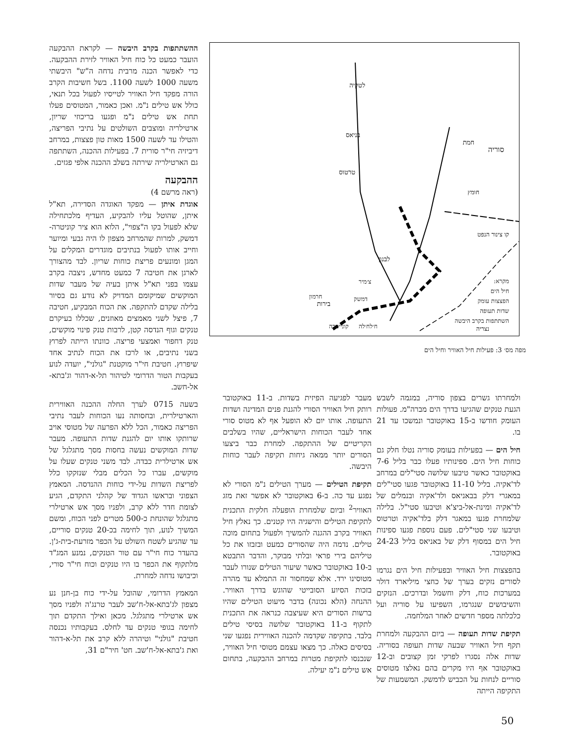ההשתתפות בקרב היבשה — לקראת ההבקעה הועבר כמעט כל כוח חיל האוויר לזירת ההבקעה. כדי לאפשר הכנה מרבית נדחה ה"ש" היבשתי משעה 1000 לשעה 1100. בשל חשיבות הקרב הורה מפקד חיל האוויר לטייסיו לפעול בכל תנאי, כולל אש טילים נ"מ. ואכן כאמור, המטוסים פעלו תחת אש טילים נ"מ ופגעו בריכוזי שריון, ארטילריה ומוצבים השולטים על נתיבי הפריצה, והטילו עד לשעה 1500 מאות טון פצצות, במרחב דיביזיה חי"ר סורית 7. בפעילות ההכנה, השתתפה גם הארטילריה שירתה בשלב ההכנה אלפי פגזים.
ההבקעה
(ראה מרשם 4)
אוגדת איתן — מפקד האוגדה הסדירה, תא"ל איתן, שהוטל עליו להבקיע, העדיף מלכתחילה שלא לפעול בקו ה"צפוי", הלוא הוא ציר קוניטרה-דמשק, למרות שהמרחב מצפון לו היה גבעי ומיוער וחייב אותו לפעול בנתיבים מוגדרים המקלים על המגן ומונעים פריצת כוחות שריון. לבד מהצורך לארגן את חטיבה 7 כמעט מחדש, ניצבה בקרב עצמו בפני תא"ל איתן בעיה של מעבר שדות המוקשים שמיקומם המדויק לא נודע גם בסיור בלילה שקדם להתקפה. את הכוח המבקיע, חטיבה 7, פיצל לשני מאמצים מאוזנים, שכללו בעיקרם טנקים וגוף הנדסה קטן, לרבות טנק פינוי מוקשים, טנק דחפור ואמצעי פריצה. כוונתו הייתה לפרוץ בשני נתיבים, או לרכז את הכוח לנתיב אחד שיפרוץ. חטיבת חי"ר מוקטנת "גולני", יועדה לנוע בעקבות הטור הדרומי לטיהור תל-א-דהור וג'בתא-אל-חשב.
בשעה 0715 לערך החלה ההכנה האווירית והארטילרית, ובחסותה נעו הכוחות לעבר נתיבי הפריצה כאמור, הכל ללא הפרעה של מטוסי אויב שרותקו אותו יום להגנת שדות התעופה. מעבר שדות המוקשים נעשה בחסות מסך מתגלגל של אש ארטילרית כבדה. לבד משני טנקים שעלו על מוקשים, עברו כל הכלים מבלי שנזקקו כלל לפריצת השדות על-ידי כוחות ההנדסה. המאמץ הצפוני ובראשו הגדוד של קהלני התקדם, הגיע לצומת חדר ללא קרב, ולפניו מסך אש ארטילרי מתגלגל שהונחת כ-500 מטרים לפני הכוח, ומשם המשיך לנוע, תוך לחימה בכ-20 טנקים סוריים, עד שהגיע לשטח השולט על הכפר מזרעת-בית-ג'ן. בהעדר כוח חי"ר עם טור הטנקים, נמנע המג"ד מלתקוף את הכפר בו היו טנקים וכוח חי"ר סורי, וכיבושו נדחה למחרת.
המאמץ הדרומי, שהובל על-ידי כוח בן-חנן נע מצפון לג'בתא-אל-ח'שב לעבר טרנג'ה ולפניו מסך אש ארטילרי מתגלגל. מכאן ואילך התקדם תוך לחימה בגופי טנקים עד לחלס. בעקבותיו נכנסה חטיבת "גולני" וטיהרה ללא קרב את תל-א-דהור ואת ג'בתא-אל-ח'שב. חט' חיר"ם 31,
לטקיה
בניאס
טרטוס
חמת
סוריה
חומץ
בירות
נצריה
קו צינור הנפט
לבנון
מקרא:
חיל הים
הפצצות עומק
שדות תעופה
השתתפות בקרב היבשה
צ׳מיר
דמשק
קונייטרה ח׳לח׳לה
חרמון
מפה מס׳ 3: פעילות חיל האוויר וחיל הים
מעבר לפגיעה הפיזית בשדות. ב-11 באוקטובר רותק חיל האוויר הסורי להגנת פנים המדינה ושדות התעופה. אותו יום לא הופעל אף לא מטוס סורי אחד לעבר הכוחות הישראליים, שהיו בשלבים הקריטיים של ההתקפה. למחרת כבר ביצעו הסורים יותר ממאה גיחות תקיפה לעבר כוחות היבשה.
תקיפת הטילים — מערך הטילים נ"מ הסורי לא נפגע עד כה. ב-6 באוקטובר לא אפשר זאת מזג האוויר<sup>2</sup> וביום שלמחרת הופעלה חלקית התכנית לתקיפת הטילים והישגיה היו קטנים. כך נאלץ חיל האוויר בקרב ההגנה להמשיך ולפעול בתחום מוכה טילים. נדמה היה שהסורים כמעט ובזבזו את כל טיליהם בירי פראי ובלתי מבוקר, והדבר התבטא ב-10 באוקטובר כאשר שיעור הטילים שנורו לעבר מטוסינו ירד. אלא שמחסור זה התמלא עד מהרה בזכות הסיוע הסובייטי שהוגש בדרך האוויר. ההנחה (הלא נכונה) בדבר מיעוט הטילים שהיו ברשות הסורים היא שעיצבה כנראה את התכנית לתקוף ב-11 באוקטובר שלושה בסיסי טילים בלבד. בתקיפה שקדמה להכנה האווירית נפגעו שני בסיסים כאלה. כך מצאו עצמם מטוסי חיל האוויר, שנכנסו לתקיפת מטרות במרחב ההבקעה, בתחום אש טילים נ"מ יעילה.
ולמחרתו גשרים בצפון סוריה, במגמה לשבש הגעת טנקים שהגיעו בדרך הים מברה"מ. פעולות העומק חודשו ב-15 באוקטובר ונמשכו עד 21 בו.
חיל הים — בפעילות בעומק סוריה נטלו חלק גם כוחות חיל הים. ספינותיו פעלו כבר בליל 7-6 באוקטובר כאשר טיבעו שלושה סטי"לים במרחב לד'אקיה. בליל 11-10 באוקטובר פגעו סטי"לים במאגרי דלק בבאניאס ולד'אקיה ובנמלים של לד'אקיה ומינת-אל-ביצ'א וטיבעו סטי"ל. בלילה שלמחרת פגעו במאגר דלק בלד'אקיה וטרטוס וטיבעו שני סטי"לים. פעם נוספת פגעו ספינות חיל הים במסוף דלק של באניאס בליל 24-23 באוקטובר.
בהפצצות חיל האוויר ובפעילות חיל הים נגרמו לסורים נזקים בערך של כחצי מיליארד דולר במערכות כוח, דלק וחשמל ובדרכים. הנזקים והשיבושים שנגרמו, השפיעו על סוריה ועל כלכלתה מספר חדשים לאחר המלחמה.
תקיפת שדות תעופה — ביום ההבקעה ולמחרת תקף חיל האוויר שבעה שדות תעופה בסוריה. שדות אלה נסגרו לפרקי זמן קצובים וב-12 באוקטובר אף היו מקרים בהם נאלצו מטוסים סוריים לנחות על הכביש לדמשק. המשמעות של התקיפה הייתה
50